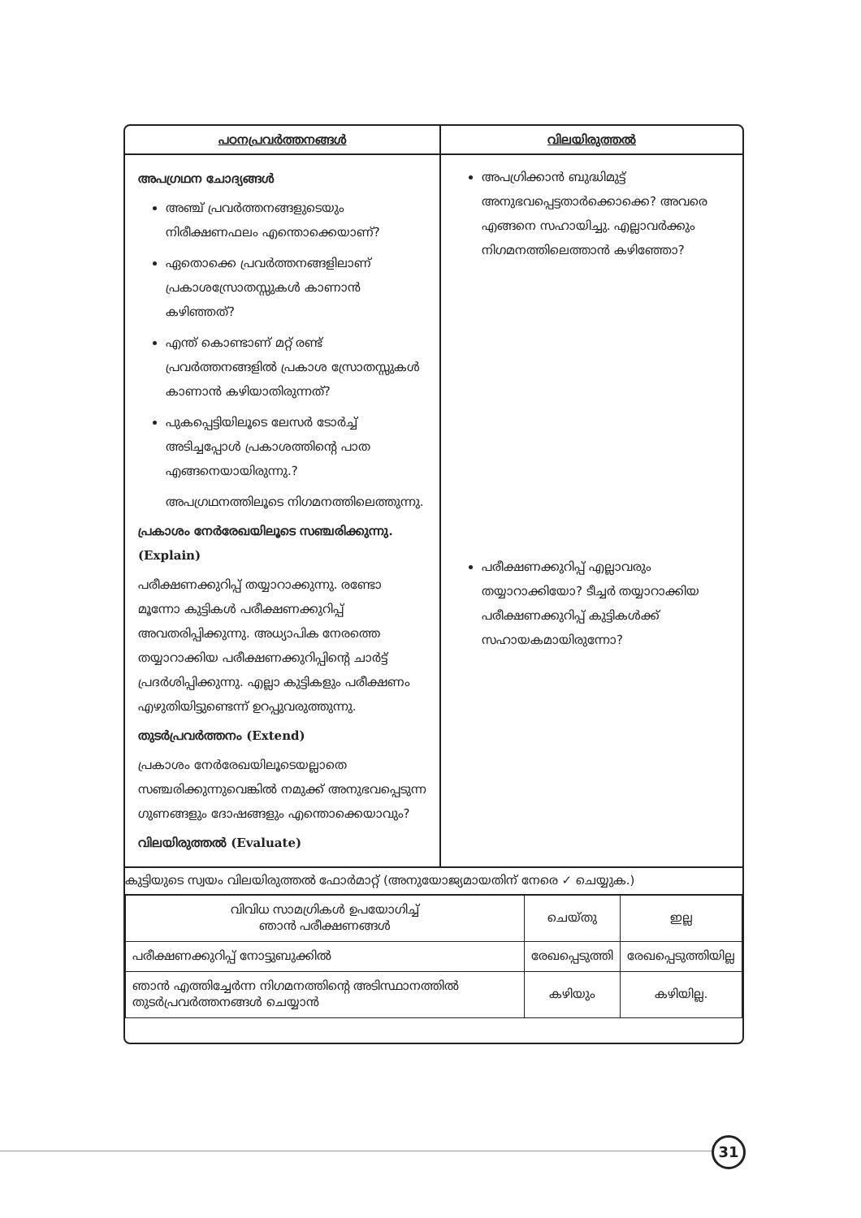| പഠനപ്രവർത്തനങ്ങൾ | വിലയിരുത്തൽ |
| --- | --- |
| അപഗ്രഥന ചോദ്യങ്ങൾ അഞ്ച് പ്രവർത്തനങ്ങളുടെയും നിരീക്ഷണഫലം എന്തൊക്കെയാണ്? ഏതൊക്കെ പ്രവർത്തനങ്ങളിലാണ് പ്രകാശസ്രോതസ്സുകൾ കാണാൻ കഴിഞ്ഞത്? എന്ത് കൊണ്ടാണ് മറ്റ് രണ്ട് പ്രവർത്തനങ്ങളിൽ പ്രകാശ സ്രോതസ്സുകൾ കാണാൻ കഴിയാതിരുന്നത്? പുകപ്പെട്ടിയിലൂടെ ലേസർ ടോർച്ച് അടിച്ചപ്പോൾ പ്രകാശത്തിന്റെ പാത എങ്ങനെയായിരുന്നു.? അപഗ്രഥനത്തിലൂടെ നിഗമനത്തിലെത്തുന്നു. പ്രകാശം നേർരേഖയിലൂടെ സഞ്ചരിക്കുന്നു. (Explain) പരീക്ഷണക്കുറിപ്പ് തയ്യാറാക്കുന്നു. രണ്ടോ മൂന്നോ കുട്ടികൾ പരീക്ഷണക്കുറിപ്പ് അവതരിപ്പിക്കുന്നു. അധ്യാപിക നേരത്തെ തയ്യാറാക്കിയ പരീക്ഷണക്കുറിപ്പിന്റെ ചാർട്ട് പ്രദർശിപ്പിക്കുന്നു. എല്ലാ കുട്ടികളും പരീക്ഷണം എഴുതിയിട്ടുണ്ടെന്ന് ഉറപ്പുവരുത്തുന്നു. തുടർപ്രവർത്തനം (Extend) പ്രകാശം നേർരേഖയിലൂടെയല്ലാതെ സഞ്ചരിക്കുന്നുവെങ്കിൽ നമുക്ക് അനുഭവപ്പെടുന്ന ഗുണങ്ങളും ദോഷങ്ങളും എന്തൊക്കെയാവും? വിലയിരുത്തൽ (Evaluate) | അപഗ്രിക്കാൻ ബുദ്ധിമുട്ട് അനുഭവപ്പെട്ടതാർക്കൊക്കെ? അവരെ എങ്ങനെ സഹായിച്ചു. എല്ലാവർക്കും നിഗമനത്തിലെത്താൻ കഴിഞ്ഞോ? പരീക്ഷണക്കുറിപ്പ് എല്ലാവരും തയ്യാറാക്കിയോ? ടീച്ചർ തയ്യാറാക്കിയ പരീക്ഷണക്കുറിപ്പ് കുട്ടികൾക്ക് സഹായകമായിരുന്നോ? |
കുട്ടിയുടെ സ്വയം വിലയിരുത്തൽ ഫോർമാറ്റ് (അനുയോജ്യമായതിന് നേരെ ✓ ചെയ്യുക.)
| വിവിധ സാമഗ്രികൾ ഉപയോഗിച്ച് ഞാൻ പരീക്ഷണങ്ങൾ | ചെയ്തു | ഇല്ല |
| --- | --- | --- |
| പരീക്ഷണക്കുറിപ്പ് നോട്ടുബുക്കിൽ | രേഖപ്പെടുത്തി | രേഖപ്പെടുത്തിയില്ല |
| ഞാൻ എത്തിച്ചേർന്ന നിഗമനത്തിന്റെ അടിസ്ഥാനത്തിൽ തുടർപ്രവർത്തനങ്ങൾ ചെയ്യാൻ | കഴിയും | കഴിയില്ല. |
31